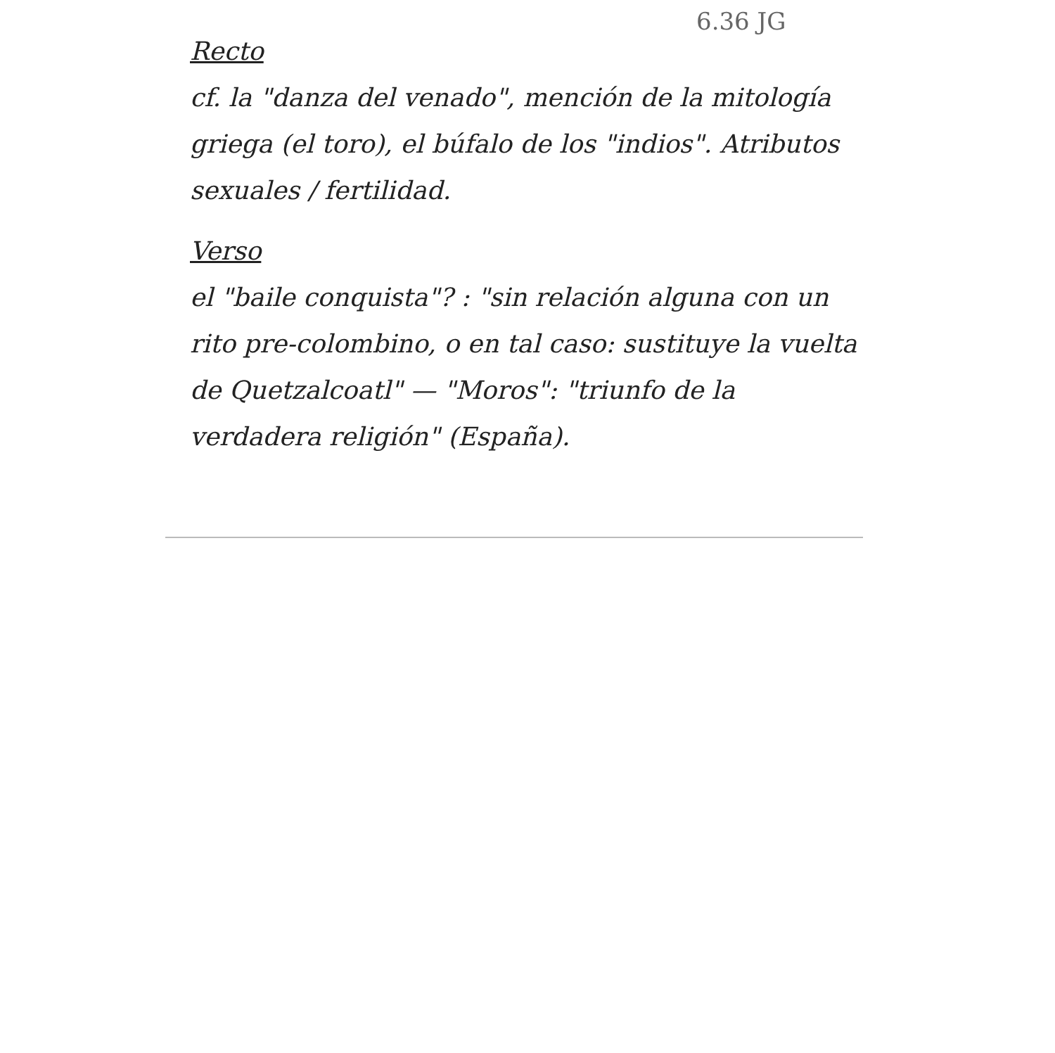6.36 JG
Recto
cf. la "danza del venado", mención de la mitología griega (el toro), el búfalo de los "indios". Atributos sexuales / fertilidad.
Verso
el "baile conquista"? : "sin relación alguna con un rito pre-colombino, o en tal caso: sustituye la vuelta de Quetzalcoatl" — "Moros": "triunfo de la verdadera religión" (España).